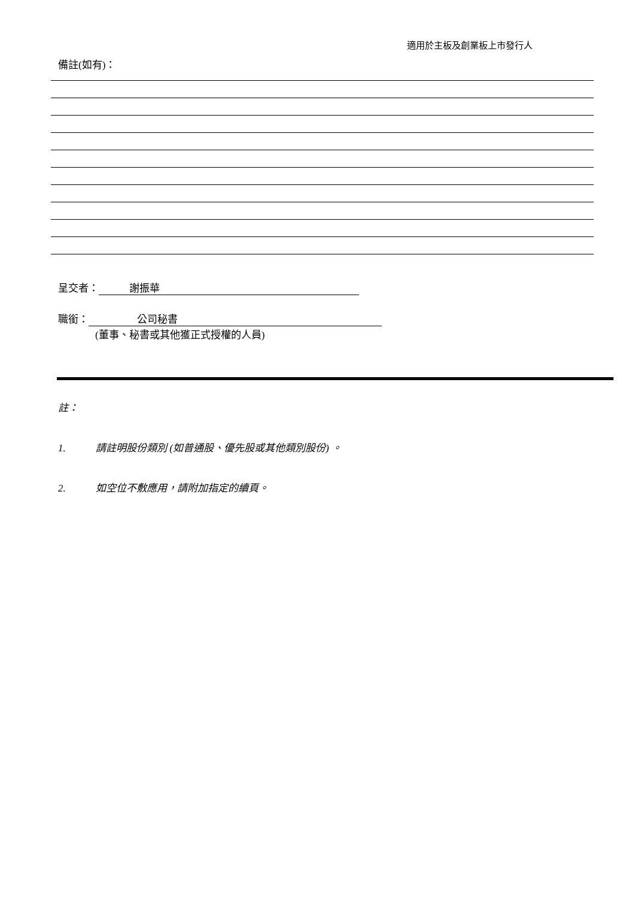適用於主板及創業板上市發行人
備註(如有)：
呈交者： 謝振華
職銜： 公司秘書
(董事、秘書或其他獲正式授權的人員)
註：
1. 請註明股份類別 (如普通股、優先股或其他類別股份) 。
2. 如空位不敷應用，請附加指定的續頁。